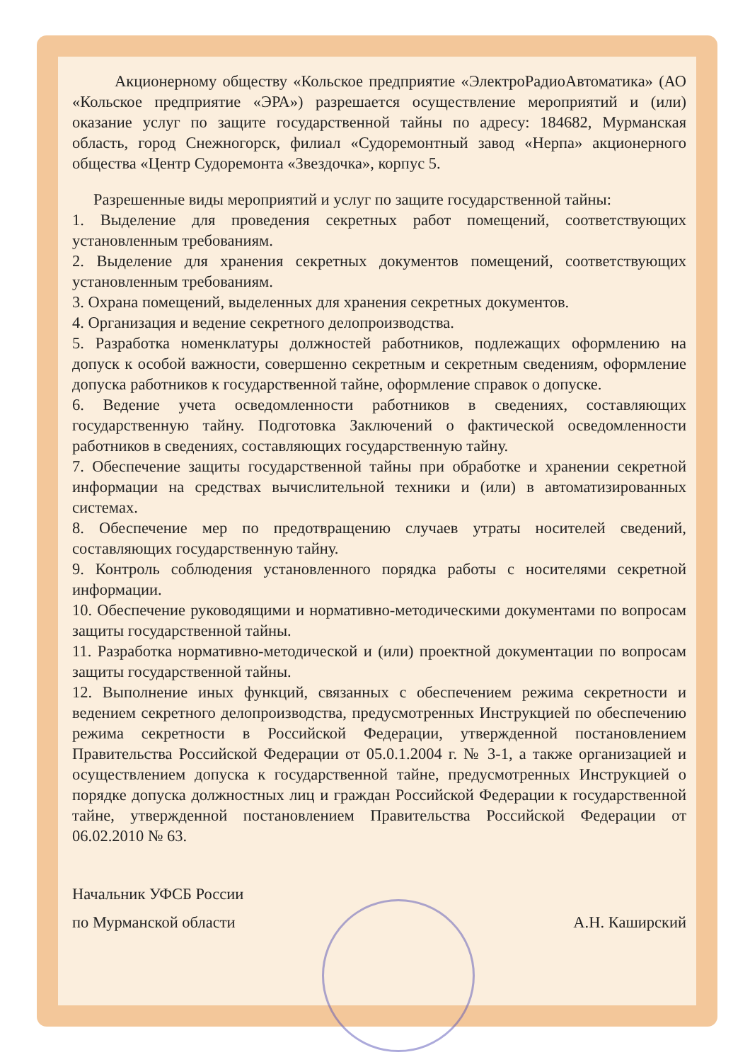Акционерному обществу «Кольское предприятие «ЭлектроРадиоАвтоматика» (АО «Кольское предприятие «ЭРА») разрешается осуществление мероприятий и (или) оказание услуг по защите государственной тайны по адресу: 184682, Мурманская область, город Снежногорск, филиал «Судоремонтный завод «Нерпа» акционерного общества «Центр Судоремонта «Звездочка», корпус 5.
Разрешенные виды мероприятий и услуг по защите государственной тайны:
1. Выделение для проведения секретных работ помещений, соответствующих установленным требованиям.
2. Выделение для хранения секретных документов помещений, соответствующих установленным требованиям.
3. Охрана помещений, выделенных для хранения секретных документов.
4. Организация и ведение секретного делопроизводства.
5. Разработка номенклатуры должностей работников, подлежащих оформлению на допуск к особой важности, совершенно секретным и секретным сведениям, оформление допуска работников к государственной тайне, оформление справок о допуске.
6. Ведение учета осведомленности работников в сведениях, составляющих государственную тайну. Подготовка Заключений о фактической осведомленности работников в сведениях, составляющих государственную тайну.
7. Обеспечение защиты государственной тайны при обработке и хранении секретной информации на средствах вычислительной техники и (или) в автоматизированных системах.
8. Обеспечение мер по предотвращению случаев утраты носителей сведений, составляющих государственную тайну.
9. Контроль соблюдения установленного порядка работы с носителями секретной информации.
10. Обеспечение руководящими и нормативно-методическими документами по вопросам защиты государственной тайны.
11. Разработка нормативно-методической и (или) проектной документации по вопросам защиты государственной тайны.
12. Выполнение иных функций, связанных с обеспечением режима секретности и ведением секретного делопроизводства, предусмотренных Инструкцией по обеспечению режима секретности в Российской Федерации, утвержденной постановлением Правительства Российской Федерации от 05.0.1.2004 г. № 3-1, а также организацией и осуществлением допуска к государственной тайне, предусмотренных Инструкцией о порядке допуска должностных лиц и граждан Российской Федерации к государственной тайне, утвержденной постановлением Правительства Российской Федерации от 06.02.2010 № 63.
Начальник УФСБ России
по Мурманской области
А.Н. Каширский